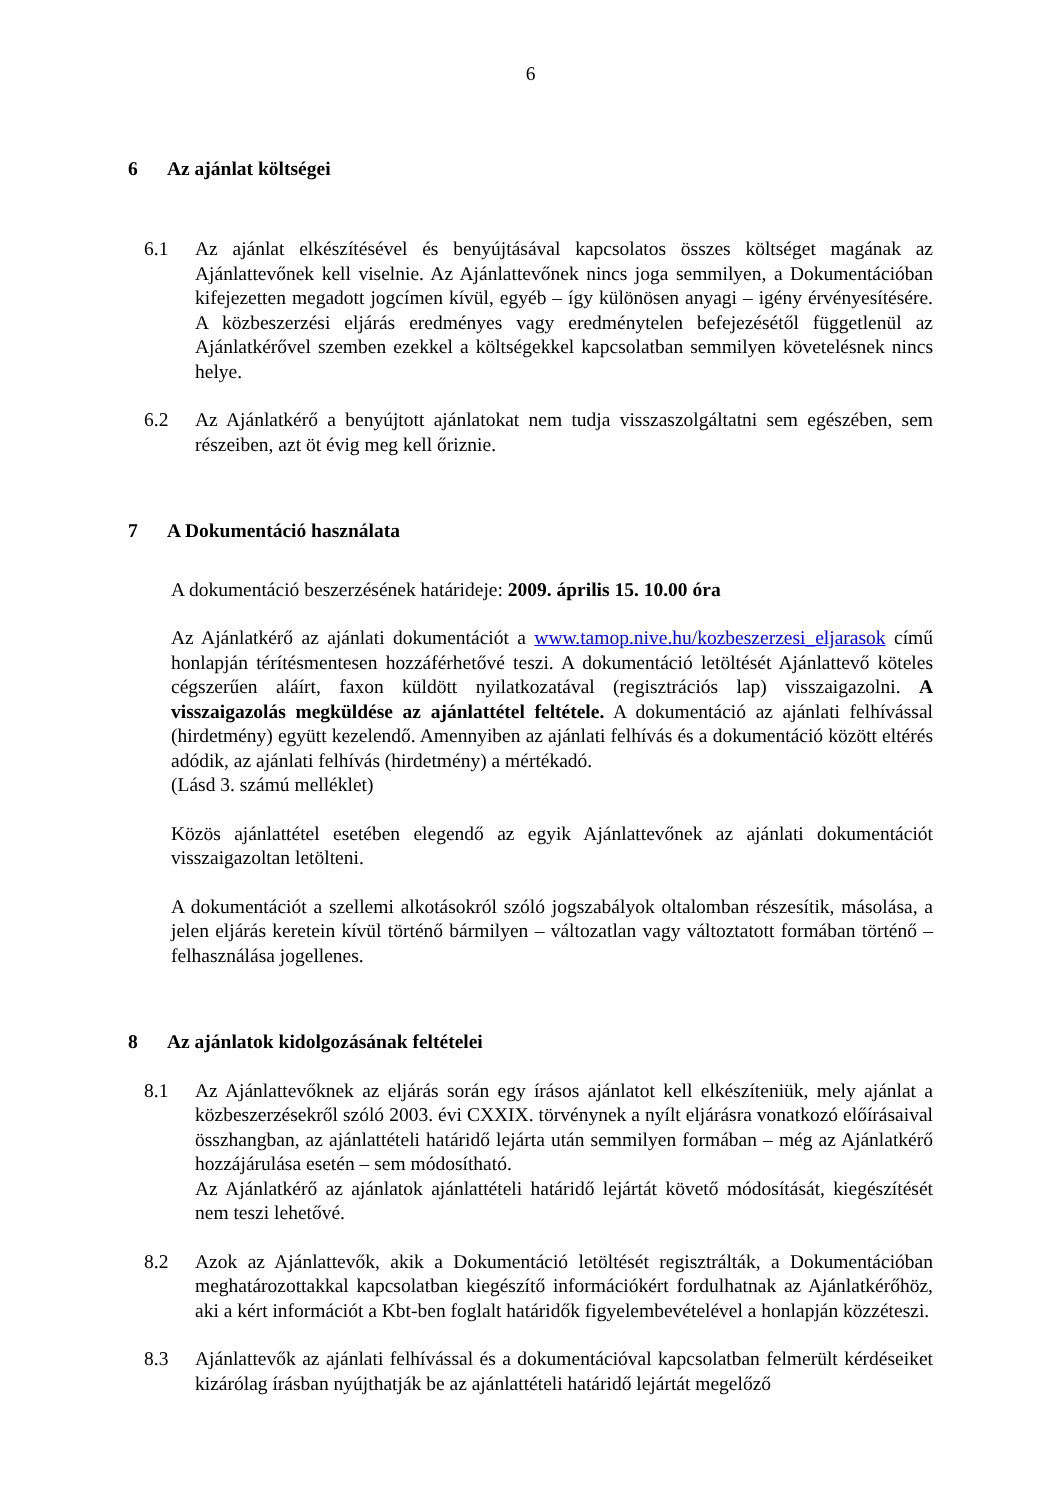6
6 Az ajánlat költségei
6.1 Az ajánlat elkészítésével és benyújtásával kapcsolatos összes költséget magának az Ajánlattevőnek kell viselnie. Az Ajánlattevőnek nincs joga semmilyen, a Dokumentációban kifejezetten megadott jogcímen kívül, egyéb – így különösen anyagi – igény érvényesítésére. A közbeszerzési eljárás eredményes vagy eredménytelen befejezésétől függetlenül az Ajánlatkérővel szemben ezekkel a költségekkel kapcsolatban semmilyen követelésnek nincs helye.
6.2 Az Ajánlatkérő a benyújtott ajánlatokat nem tudja visszaszolgáltatni sem egészében, sem részeiben, azt öt évig meg kell őriznie.
7 A Dokumentáció használata
A dokumentáció beszerzésének határideje: 2009. április 15. 10.00 óra
Az Ajánlatkérő az ajánlati dokumentációt a www.tamop.nive.hu/kozbeszerzesi_eljarasok című honlapján térítésmentesen hozzáférhetővé teszi. A dokumentáció letöltését Ajánlattevő köteles cégszerűen aláírt, faxon küldött nyilatkozatával (regisztrációs lap) visszaigazolni. A visszaigazolás megküldése az ajánlattétel feltétele. A dokumentáció az ajánlati felhívással (hirdetmény) együtt kezelendő. Amennyiben az ajánlati felhívás és a dokumentáció között eltérés adódik, az ajánlati felhívás (hirdetmény) a mértékadó.
(Lásd 3. számú melléklet)
Közös ajánlattétel esetében elegendő az egyik Ajánlattevőnek az ajánlati dokumentációt visszaigazoltan letölteni.
A dokumentációt a szellemi alkotásokról szóló jogszabályok oltalomban részesítik, másolása, a jelen eljárás keretein kívül történő bármilyen – változatlan vagy változtatott formában történő – felhasználása jogellenes.
8 Az ajánlatok kidolgozásának feltételei
8.1 Az Ajánlattevőknek az eljárás során egy írásos ajánlatot kell elkészíteniük, mely ajánlat a közbeszerzésekről szóló 2003. évi CXXIX. törvénynek a nyílt eljárásra vonatkozó előírásaival összhangban, az ajánlattételi határidő lejárta után semmilyen formában – még az Ajánlatkérő hozzájárulása esetén – sem módosítható.
Az Ajánlatkérő az ajánlatok ajánlattételi határidő lejártát követő módosítását, kiegészítését nem teszi lehetővé.
8.2 Azok az Ajánlattevők, akik a Dokumentáció letöltését regisztrálták, a Dokumentációban meghatározottakkal kapcsolatban kiegészítő információkért fordulhatnak az Ajánlatkérőhöz, aki a kért információt a Kbt-ben foglalt határidők figyelembevételével a honlapján közzéteszi.
8.3 Ajánlattevők az ajánlati felhívással és a dokumentációval kapcsolatban felmerült kérdéseiket kizárólag írásban nyújthatják be az ajánlattételi határidő lejártát megelőző